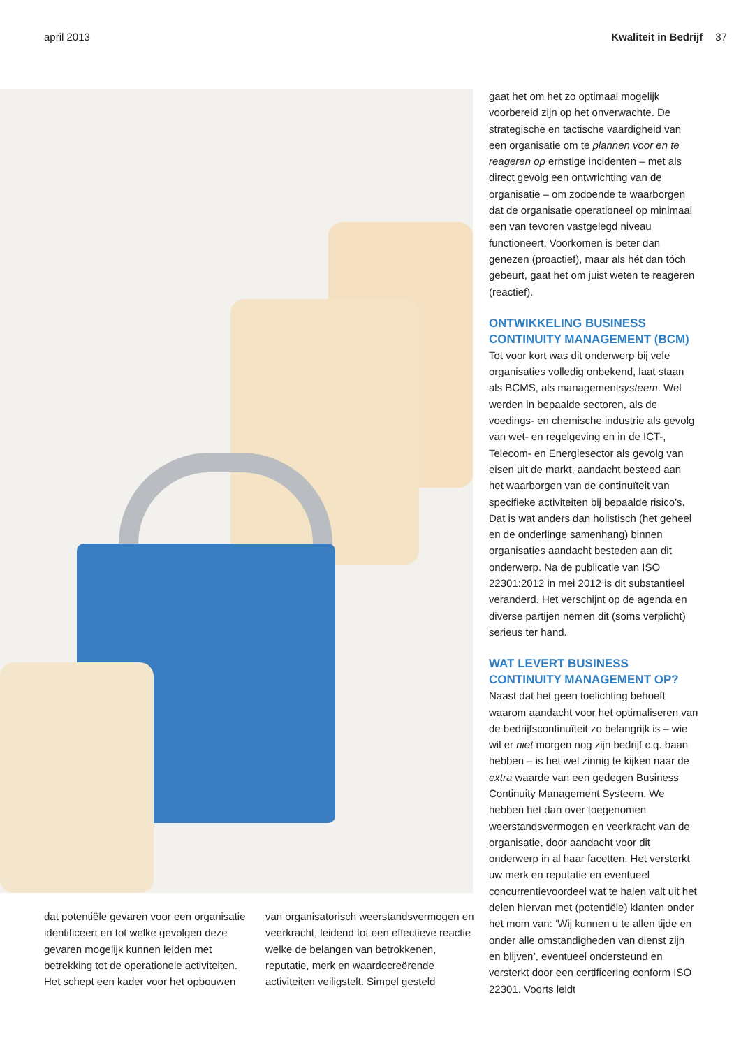april 2013 Kwaliteit in Bedrijf 37
gaat het om het zo optimaal mogelijk voorbereid zijn op het onverwachte. De strategische en tactische vaardigheid van een organisatie om te plannen voor en te reageren op ernstige incidenten – met als direct gevolg een ontwrichting van de organisatie – om zodoende te waarborgen dat de organisatie operationeel op minimaal een van tevoren vastgelegd niveau functioneert. Voorkomen is beter dan genezen (proactief), maar als hét dan tóch gebeurt, gaat het om juist weten te reageren (reactief).
ONTWIKKELING BUSINESS CONTINUITY MANAGEMENT (BCM)
Tot voor kort was dit onderwerp bij vele organisaties volledig onbekend, laat staan als BCMS, als managementsysteem. Wel werden in bepaalde sectoren, als de voedings- en chemische industrie als gevolg van wet- en regelgeving en in de ICT-, Telecom- en Energiesector als gevolg van eisen uit de markt, aandacht besteed aan het waarborgen van de continuïteit van specifieke activiteiten bij bepaalde risico’s. Dat is wat anders dan holistisch (het geheel en de onderlinge samenhang) binnen organisaties aandacht besteden aan dit onderwerp. Na de publicatie van ISO 22301:2012 in mei 2012 is dit substantieel veranderd. Het verschijnt op de agenda en diverse partijen nemen dit (soms verplicht) serieus ter hand.
WAT LEVERT BUSINESS CONTINUITY MANAGEMENT OP?
Naast dat het geen toelichting behoeft waarom aandacht voor het optimaliseren van de bedrijfscontinuïteit zo belangrijk is – wie wil er niet morgen nog zijn bedrijf c.q. baan hebben – is het wel zinnig te kijken naar de extra waarde van een gedegen Business Continuity Management Systeem. We hebben het dan over toegenomen weerstandsvermogen en veerkracht van de organisatie, door aandacht voor dit onderwerp in al haar facetten. Het versterkt uw merk en reputatie en eventueel concurrentievoordeel wat te halen valt uit het delen hiervan met (potentiële) klanten onder het mom van: ‘Wij kunnen u te allen tijde en onder alle omstandigheden van dienst zijn en blijven’, eventueel ondersteund en versterkt door een certificering conform ISO 22301. Voorts leidt
dat potentiële gevaren voor een organisatie identificeert en tot welke gevolgen deze gevaren mogelijk kunnen leiden met betrekking tot de operationele activiteiten. Het schept een kader voor het opbouwen
van organisatorisch weerstandsvermogen en veerkracht, leidend tot een effectieve reactie welke de belangen van betrokkenen, reputatie, merk en waardecreërende activiteiten veiligstelt. Simpel gesteld